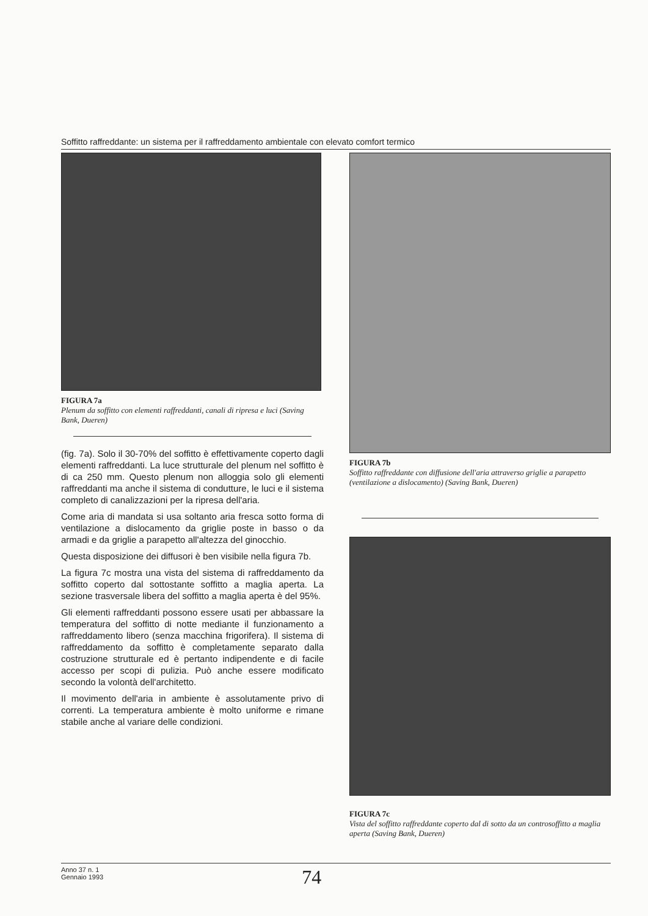Soffitto raffreddante: un sistema per il raffreddamento ambientale con elevato comfort termico
FIGURA 7a
Plenum da soffitto con elementi raffreddanti, canali di ripresa e luci (Saving Bank, Dueren)
(fig. 7a). Solo il 30-70% del soffitto è effettivamente coperto dagli elementi raffreddanti. La luce strutturale del plenum nel soffitto è di ca 250 mm. Questo plenum non alloggia solo gli elementi raffreddanti ma anche il sistema di condutture, le luci e il sistema completo di canalizzazioni per la ripresa dell'aria.
Come aria di mandata si usa soltanto aria fresca sotto forma di ventilazione a dislocamento da griglie poste in basso o da armadi e da griglie a parapetto all'altezza del ginocchio.
Questa disposizione dei diffusori è ben visibile nella figura 7b.
La figura 7c mostra una vista del sistema di raffreddamento da soffitto coperto dal sottostante soffitto a maglia aperta. La sezione trasversale libera del soffitto a maglia aperta è del 95%.
Gli elementi raffreddanti possono essere usati per abbassare la temperatura del soffitto di notte mediante il funzionamento a raffreddamento libero (senza macchina frigorifera). Il sistema di raffreddamento da soffitto è completamente separato dalla costruzione strutturale ed è pertanto indipendente e di facile accesso per scopi di pulizia. Può anche essere modificato secondo la volontà dell'architetto.
Il movimento dell'aria in ambiente è assolutamente privo di correnti. La temperatura ambiente è molto uniforme e rimane stabile anche al variare delle condizioni.
FIGURA 7b
Soffitto raffreddante con diffusione dell'aria attraverso griglie a parapetto (ventilazione a dislocamento) (Saving Bank, Dueren)
FIGURA 7c
Vista del soffitto raffreddante coperto dal di sotto da un controsoffitto a maglia aperta (Saving Bank, Dueren)
Anno 37 n. 1
Gennaio 1993
74